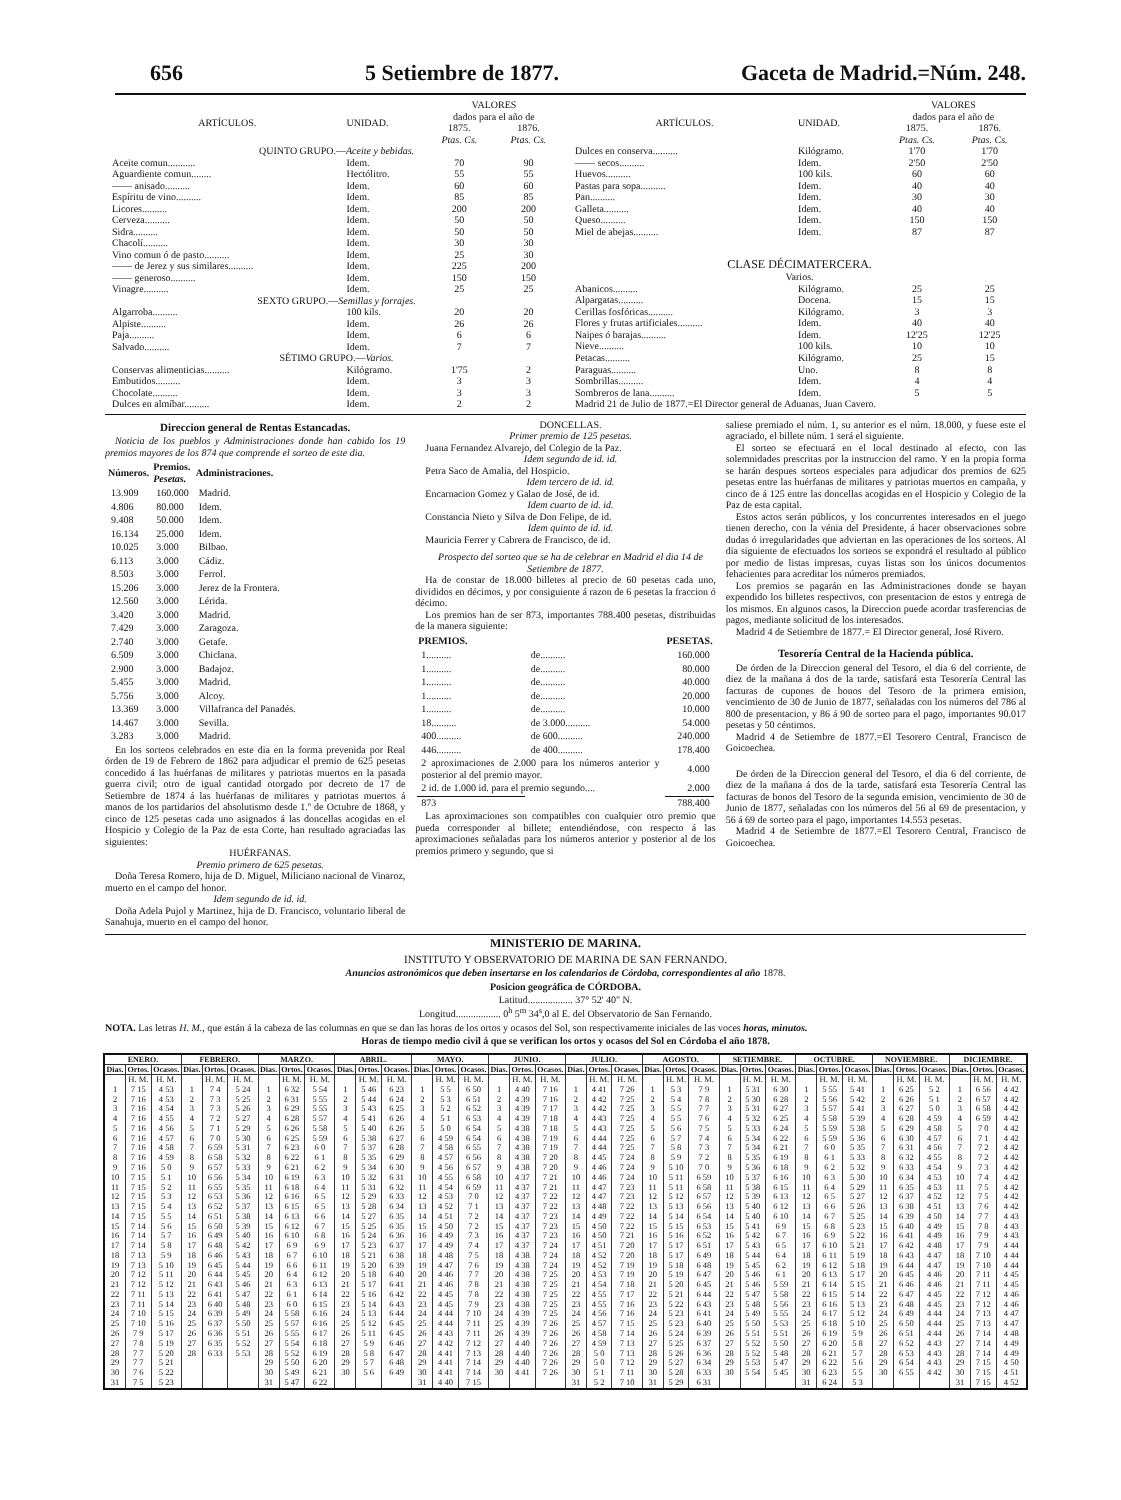656 5 Setiembre de 1877. Gaceta de Madrid.=Núm. 248.
| ARTÍCULOS. | UNIDAD. | VALORES dados para el año de | |
| --- | --- | --- | --- |
| | | 1875. Ptas. Cs. | 1876. Ptas. Cs. |
| QUINTO GRUPO.— Aceite y bebidas. | | | |
| Aceite comun........... | Idem. | 70 | 90 |
| Aguardiente comun........ | Hectólitro. | 55 | 55 |
| —— anisado.......... | Idem. | 60 | 60 |
| Espíritu de vino.......... | Idem. | 85 | 85 |
| Licores.......... | Idem. | 200 | 200 |
| Cerveza.......... | Idem. | 50 | 50 |
| Sidra.......... | Idem. | 50 | 50 |
| Chacolí.......... | Idem. | 30 | 30 |
| Vino comun ó de pasto.......... | Idem. | 25 | 30 |
| —— de Jerez y sus similares.......... | Idem. | 225 | 200 |
| —— generoso.......... | Idem. | 150 | 150 |
| Vinagre.......... | Idem. | 25 | 25 |
| SEXTO GRUPO.— Semillas y forrajes. | | | |
| Algarroba.......... | 100 kils. | 20 | 20 |
| Alpiste.......... | Idem. | 26 | 26 |
| Paja.......... | Idem. | 6 | 6 |
| Salvado.......... | Idem. | 7 | 7 |
| SÉTIMO GRUPO.— Varios. | | | |
| Conservas alimenticias.......... | Kilógramo. | 1'75 | 2 |
| Embutidos.......... | Idem. | 3 | 3 |
| Chocolate.......... | Idem. | 3 | 3 |
| Dulces en almíbar.......... | Idem. | 2 | 2 |
| ARTÍCULOS. | UNIDAD. | VALORES dados para el año de | |
| --- | --- | --- | --- |
| | | 1875. Ptas. Cs. | 1876. Ptas. Cs. |
| Dulces en conserva.......... | Kilógramo. | 1'70 | 1'70 |
| —— secos.......... | Idem. | 2'50 | 2'50 |
| Huevos.......... | 100 kils. | 60 | 60 |
| Pastas para sopa.......... | Idem. | 40 | 40 |
| Pan.......... | Idem. | 30 | 30 |
| Galleta.......... | Idem. | 40 | 40 |
| Queso.......... | Idem. | 150 | 150 |
| Miel de abejas.......... | Idem. | 87 | 87 |
| CLASE DÉCIMATERCERA. | | | |
| Varios. | | | |
| Abanicos.......... | Kilógramo. | 25 | 25 |
| Alpargatas.......... | Docena. | 15 | 15 |
| Cerillas fosfóricas.......... | Kilógramo. | 3 | 3 |
| Flores y frutas artificiales.......... | Idem. | 40 | 40 |
| Naipes ó barajas.......... | Idem. | 12'25 | 12'25 |
| Nieve.......... | 100 kils. | 10 | 10 |
| Petacas.......... | Kilógramo. | 25 | 15 |
| Paraguas.......... | Uno. | 8 | 8 |
| Sombrillas.......... | Idem. | 4 | 4 |
| Sombreros de lana.......... | Idem. | 5 | 5 |
| Madrid 21 de Julio de 1877.=El Director general de Aduanas, Juan Cavero. | | | |
Direccion general de Rentas Estancadas.
Noticia de los pueblos y Administraciones donde han cabido los 19 premios mayores de los 874 que comprende el sorteo de este dia.
| Números. | Premios. Pesetas. | Administraciones. |
| --- | --- | --- |
| 13.909 | 160.000 | Madrid. |
| 4.806 | 80.000 | Idem. |
| 9.408 | 50.000 | Idem. |
| 16.134 | 25.000 | Idem. |
| 10.025 | 3.000 | Bilbao. |
| 6.113 | 3.000 | Cádiz. |
| 8.503 | 3.000 | Ferrol. |
| 15.206 | 3.000 | Jerez de la Frontera. |
| 12.560 | 3.000 | Lérida. |
| 3.420 | 3.000 | Madrid. |
| 7.429 | 3.000 | Zaragoza. |
| 2.740 | 3.000 | Getafe. |
| 6.509 | 3.000 | Chiclana. |
| 2.900 | 3.000 | Badajoz. |
| 5.455 | 3.000 | Madrid. |
| 5.756 | 3.000 | Alcoy. |
| 13.369 | 3.000 | Villafranca del Panadés. |
| 14.467 | 3.000 | Sevilla. |
| 3.283 | 3.000 | Madrid. |
En los sorteos celebrados en este dia en la forma prevenida por Real órden de 19 de Febrero de 1862 para adjudicar el premio de 625 pesetas concedido á las huérfanas de militares y patriotas muertos en la pasada guerra civil; otro de igual cantidad otorgado por decreto de 17 de Setiembre de 1874 á las huérfanas de militares y patriotas muertos á manos de los partidarios del absolutismo desde 1.º de Octubre de 1868, y cinco de 125 pesetas cada uno asignados á las doncellas acogidas en el Hospicio y Colegio de la Paz de esta Corte, han resultado agraciadas las siguientes:
HUÉRFANAS.
Premio primero de 625 pesetas.
Doña Teresa Romero, hija de D. Miguel, Miliciano nacional de Vinaroz, muerto en el campo del honor.
Idem segundo de id. id.
Doña Adela Pujol y Martinez, hija de D. Francisco, voluntario liberal de Sanahuja, muerto en el campo del honor.
DONCELLAS.
Primer premio de 125 pesetas.
Juana Fernandez Alvarejo, del Colegio de la Paz.
Idem segundo de id. id.
Petra Saco de Amalia, del Hospicio.
Idem tercero de id. id.
Encarnacion Gomez y Galao de José, de id.
Idem cuarto de id. id.
Constancia Nieto y Silva de Don Felipe, de id.
Idem quinto de id. id.
Mauricia Ferrer y Cabrera de Francisco, de id.
Prospecto del sorteo que se ha de celebrar en Madrid el dia 14 de Setiembre de 1877.
Ha de constar de 18.000 billetes al precio de 60 pesetas cada uno, divididos en décimos, y por consiguiente á razon de 6 pesetas la fraccion ó décimo.
Los premios han de ser 873, importantes 788.400 pesetas, distribuidas de la manera siguiente:
| PREMIOS. | | PESETAS. |
| --- | --- | --- |
| 1.......... | de.......... | 160.000 |
| 1.......... | de.......... | 80.000 |
| 1.......... | de.......... | 40.000 |
| 1.......... | de.......... | 20.000 |
| 1.......... | de.......... | 10.000 |
| 18.......... | de 3.000.......... | 54.000 |
| 400.......... | de 600.......... | 240.000 |
| 446.......... | de 400.......... | 178.400 |
| 2 aproximaciones de 2.000 para los números anterior y posterior al del premio mayor. | | 4.000 |
| 2 id. de 1.000 id. para el premio segundo.... | | 2.000 |
| 873 | | 788.400 |
Las aproximaciones son compatibles con cualquier otro premio que pueda corresponder al billete; entendiéndose, con respecto á las aproximaciones señaladas para los números anterior y posterior al de los premios primero y segundo, que si
saliese premiado el núm. 1, su anterior es el núm. 18.000, y fuese este el agraciado, el billete núm. 1 será el siguiente.
El sorteo se efectuará en el local destinado al efecto, con las solemnidades prescritas por la instruccion del ramo. Y en la propia forma se harán despues sorteos especiales para adjudicar dos premios de 625 pesetas entre las huérfanas de militares y patriotas muertos en campaña, y cinco de á 125 entre las doncellas acogidas en el Hospicio y Colegio de la Paz de esta capital.
Estos actos serán públicos, y los concurrentes interesados en el juego tienen derecho, con la vénia del Presidente, á hacer observaciones sobre dudas ó irregularidades que adviertan en las operaciones de los sorteos. Al dia siguiente de efectuados los sorteos se expondrá el resultado al público por medio de listas impresas, cuyas listas son los únicos documentos fehacientes para acreditar los números premiados.
Los premios se pagarán en las Administraciones donde se hayan expendido los billetes respectivos, con presentacion de estos y entrega de los mismos. En algunos casos, la Direccion puede acordar trasferencias de pagos, mediante solicitud de los interesados.
Madrid 4 de Setiembre de 1877.= El Director general, José Rivero.
Tesorería Central de la Hacienda pública.
De órden de la Direccion general del Tesoro, el dia 6 del corriente, de diez de la mañana á dos de la tarde, satisfará esta Tesorería Central las facturas de cupones de bonos del Tesoro de la primera emision, vencimiento de 30 de Junio de 1877, señaladas con los números del 786 al 800 de presentacion, y 86 á 90 de sorteo para el pago, importantes 90.017 pesetas y 50 céntimos.
Madrid 4 de Setiembre de 1877.=El Tesorero Central, Francisco de Goicoechea.
De órden de la Direccion general del Tesoro, el dia 6 del corriente, de diez de la mañana á dos de la tarde, satisfará esta Tesorería Central las facturas de bonos del Tesoro de la segunda emision, vencimiento de 30 de Junio de 1877, señaladas con los números del 56 al 69 de presentacion, y 56 á 69 de sorteo para el pago, importantes 14.553 pesetas.
Madrid 4 de Setiembre de 1877.=El Tesorero Central, Francisco de Goicoechea.
MINISTERIO DE MARINA.
INSTITUTO Y OBSERVATORIO DE MARINA DE SAN FERNANDO.
Anuncios astronómicos que deben insertarse en los calendarios de Córdoba, correspondientes al año 1878.
Posicion geográfica de CÓRDOBA.
Latitud.................. 37° 52' 40" N.
Longitud.................. 0<sup>h</sup> 5<sup>m</sup> 34<sup>s</sup>,0 al E. del Observatorio de San Fernando.
NOTA. Las letras H. M., que están á la cabeza de las columnas en que se dan las horas de los ortos y ocasos del Sol, son respectivamente iniciales de las voces horas, minutos.
Horas de tiempo medio civil á que se verifican los ortos y ocasos del Sol en Córdoba el año 1878.
| ENERO. | | | FEBRERO. | | | MARZO. | | | ABRIL. | | | MAYO. | | | JUNIO. | | | JULIO. | | | AGOSTO. | | | SETIEMBRE. | | | OCTUBRE. | | | NOVIEMBRE. | | | DICIEMBRE. | | |
| --- | --- | --- | --- | --- | --- | --- | --- | --- | --- | --- | --- | --- | --- | --- | --- | --- | --- | --- | --- | --- | --- | --- | --- | --- | --- | --- | --- | --- | --- | --- | --- | --- | --- | --- | --- |
| Dias. | Ortos. | Ocasos. | Dias. | Ortos. | Ocasos. | Dias. | Ortos. | Ocasos. | Dias. | Ortos. | Ocasos. | Dias. | Ortos. | Ocasos. | Dias. | Ortos. | Ocasos. | Dias. | Ortos. | Ocasos. | Dias. | Ortos. | Ocasos. | Dias. | Ortos. | Ocasos. | Dias. | Ortos. | Ocasos. | Dias. | Ortos. | Ocasos. | Dias. | Ortos. | Ocasos. |
| | H. M. | H. M. | | H. M. | H. M. | | H. M. | H. M. | | H. M. | H. M. | | H. M. | H. M. | | H. M. | H. M. | | H. M. | H. M. | | H. M. | H. M. | | H. M. | H. M. | | H. M. | H. M. | | H. M. | H. M. | | H. M. | H. M. |
| 1 | 7 15 | 4 53 | 1 | 7 4 | 5 24 | 1 | 6 32 | 5 54 | 1 | 5 46 | 6 23 | 1 | 5 5 | 6 50 | 1 | 4 40 | 7 16 | 1 | 4 41 | 7 26 | 1 | 5 3 | 7 9 | 1 | 5 31 | 6 30 | 1 | 5 55 | 5 41 | 1 | 6 25 | 5 2 | 1 | 6 56 | 4 42 |
| 2 | 7 16 | 4 53 | 2 | 7 3 | 5 25 | 2 | 6 31 | 5 55 | 2 | 5 44 | 6 24 | 2 | 5 3 | 6 51 | 2 | 4 39 | 7 16 | 2 | 4 42 | 7 25 | 2 | 5 4 | 7 8 | 2 | 5 30 | 6 28 | 2 | 5 56 | 5 42 | 2 | 6 26 | 5 1 | 2 | 6 57 | 4 42 |
| 3 | 7 16 | 4 54 | 3 | 7 3 | 5 26 | 3 | 6 29 | 5 55 | 3 | 5 43 | 6 25 | 3 | 5 2 | 6 52 | 3 | 4 39 | 7 17 | 3 | 4 42 | 7 25 | 3 | 5 5 | 7 7 | 3 | 5 31 | 6 27 | 3 | 5 57 | 5 41 | 3 | 6 27 | 5 0 | 3 | 6 58 | 4 42 |
| 4 | 7 16 | 4 55 | 4 | 7 2 | 5 27 | 4 | 6 28 | 5 57 | 4 | 5 41 | 6 26 | 4 | 5 1 | 6 53 | 4 | 4 39 | 7 18 | 4 | 4 43 | 7 25 | 4 | 5 5 | 7 6 | 4 | 5 32 | 6 25 | 4 | 5 58 | 5 39 | 4 | 6 28 | 4 59 | 4 | 6 59 | 4 42 |
| 5 | 7 16 | 4 56 | 5 | 7 1 | 5 29 | 5 | 6 26 | 5 58 | 5 | 5 40 | 6 26 | 5 | 5 0 | 6 54 | 5 | 4 38 | 7 18 | 5 | 4 43 | 7 25 | 5 | 5 6 | 7 5 | 5 | 5 33 | 6 24 | 5 | 5 59 | 5 38 | 5 | 6 29 | 4 58 | 5 | 7 0 | 4 42 |
| 6 | 7 16 | 4 57 | 6 | 7 0 | 5 30 | 6 | 6 25 | 5 59 | 6 | 5 38 | 6 27 | 6 | 4 59 | 6 54 | 6 | 4 38 | 7 19 | 6 | 4 44 | 7 25 | 6 | 5 7 | 7 4 | 6 | 5 34 | 6 22 | 6 | 5 59 | 5 36 | 6 | 6 30 | 4 57 | 6 | 7 1 | 4 42 |
| 7 | 7 16 | 4 58 | 7 | 6 59 | 5 31 | 7 | 6 23 | 6 0 | 7 | 5 37 | 6 28 | 7 | 4 58 | 6 55 | 7 | 4 38 | 7 19 | 7 | 4 44 | 7 25 | 7 | 5 8 | 7 3 | 7 | 5 34 | 6 21 | 7 | 6 0 | 5 35 | 7 | 6 31 | 4 56 | 7 | 7 2 | 4 42 |
| 8 | 7 16 | 4 59 | 8 | 6 58 | 5 32 | 8 | 6 22 | 6 1 | 8 | 5 35 | 6 29 | 8 | 4 57 | 6 56 | 8 | 4 38 | 7 20 | 8 | 4 45 | 7 24 | 8 | 5 9 | 7 2 | 8 | 5 35 | 6 19 | 8 | 6 1 | 5 33 | 8 | 6 32 | 4 55 | 8 | 7 2 | 4 42 |
| 9 | 7 16 | 5 0 | 9 | 6 57 | 5 33 | 9 | 6 21 | 6 2 | 9 | 5 34 | 6 30 | 9 | 4 56 | 6 57 | 9 | 4 38 | 7 20 | 9 | 4 46 | 7 24 | 9 | 5 10 | 7 0 | 9 | 5 36 | 6 18 | 9 | 6 2 | 5 32 | 9 | 6 33 | 4 54 | 9 | 7 3 | 4 42 |
| 10 | 7 15 | 5 1 | 10 | 6 56 | 5 34 | 10 | 6 19 | 6 3 | 10 | 5 32 | 6 31 | 10 | 4 55 | 6 58 | 10 | 4 37 | 7 21 | 10 | 4 46 | 7 24 | 10 | 5 11 | 6 59 | 10 | 5 37 | 6 16 | 10 | 6 3 | 5 30 | 10 | 6 34 | 4 53 | 10 | 7 4 | 4 42 |
| 11 | 7 15 | 5 2 | 11 | 6 55 | 5 35 | 11 | 6 18 | 6 4 | 11 | 5 31 | 6 32 | 11 | 4 54 | 6 59 | 11 | 4 37 | 7 21 | 11 | 4 47 | 7 23 | 11 | 5 11 | 6 58 | 11 | 5 38 | 6 15 | 11 | 6 4 | 5 29 | 11 | 6 35 | 4 53 | 11 | 7 5 | 4 42 |
| 12 | 7 15 | 5 3 | 12 | 6 53 | 5 36 | 12 | 6 16 | 6 5 | 12 | 5 29 | 6 33 | 12 | 4 53 | 7 0 | 12 | 4 37 | 7 22 | 12 | 4 47 | 7 23 | 12 | 5 12 | 6 57 | 12 | 5 39 | 6 13 | 12 | 6 5 | 5 27 | 12 | 6 37 | 4 52 | 12 | 7 5 | 4 42 |
| 13 | 7 15 | 5 4 | 13 | 6 52 | 5 37 | 13 | 6 15 | 6 5 | 13 | 5 28 | 6 34 | 13 | 4 52 | 7 1 | 13 | 4 37 | 7 22 | 13 | 4 48 | 7 22 | 13 | 5 13 | 6 56 | 13 | 5 40 | 6 12 | 13 | 6 6 | 5 26 | 13 | 6 38 | 4 51 | 13 | 7 6 | 4 42 |
| 14 | 7 15 | 5 5 | 14 | 6 51 | 5 38 | 14 | 6 13 | 6 6 | 14 | 5 27 | 6 35 | 14 | 4 51 | 7 2 | 14 | 4 37 | 7 23 | 14 | 4 49 | 7 22 | 14 | 5 14 | 6 54 | 14 | 5 40 | 6 10 | 14 | 6 7 | 5 25 | 14 | 6 39 | 4 50 | 14 | 7 7 | 4 43 |
| 15 | 7 14 | 5 6 | 15 | 6 50 | 5 39 | 15 | 6 12 | 6 7 | 15 | 5 25 | 6 35 | 15 | 4 50 | 7 2 | 15 | 4 37 | 7 23 | 15 | 4 50 | 7 22 | 15 | 5 15 | 6 53 | 15 | 5 41 | 6 9 | 15 | 6 8 | 5 23 | 15 | 6 40 | 4 49 | 15 | 7 8 | 4 43 |
| 16 | 7 14 | 5 7 | 16 | 6 49 | 5 40 | 16 | 6 10 | 6 8 | 16 | 5 24 | 6 36 | 16 | 4 49 | 7 3 | 16 | 4 37 | 7 23 | 16 | 4 50 | 7 21 | 16 | 5 16 | 6 52 | 16 | 5 42 | 6 7 | 16 | 6 9 | 5 22 | 16 | 6 41 | 4 49 | 16 | 7 9 | 4 43 |
| 17 | 7 14 | 5 8 | 17 | 6 48 | 5 42 | 17 | 6 9 | 6 9 | 17 | 5 23 | 6 37 | 17 | 4 49 | 7 4 | 17 | 4 37 | 7 24 | 17 | 4 51 | 7 20 | 17 | 5 17 | 6 51 | 17 | 5 43 | 6 5 | 17 | 6 10 | 5 21 | 17 | 6 42 | 4 48 | 17 | 7 9 | 4 44 |
| 18 | 7 13 | 5 9 | 18 | 6 46 | 5 43 | 18 | 6 7 | 6 10 | 18 | 5 21 | 6 38 | 18 | 4 48 | 7 5 | 18 | 4 38 | 7 24 | 18 | 4 52 | 7 20 | 18 | 5 17 | 6 49 | 18 | 5 44 | 6 4 | 18 | 6 11 | 5 19 | 18 | 6 43 | 4 47 | 18 | 7 10 | 4 44 |
| 19 | 7 13 | 5 10 | 19 | 6 45 | 5 44 | 19 | 6 6 | 6 11 | 19 | 5 20 | 6 39 | 19 | 4 47 | 7 6 | 19 | 4 38 | 7 24 | 19 | 4 52 | 7 19 | 19 | 5 18 | 6 48 | 19 | 5 45 | 6 2 | 19 | 6 12 | 5 18 | 19 | 6 44 | 4 47 | 19 | 7 10 | 4 44 |
| 20 | 7 12 | 5 11 | 20 | 6 44 | 5 45 | 20 | 6 4 | 6 12 | 20 | 5 18 | 6 40 | 20 | 4 46 | 7 7 | 20 | 4 38 | 7 25 | 20 | 4 53 | 7 19 | 20 | 5 19 | 6 47 | 20 | 5 46 | 6 1 | 20 | 6 13 | 5 17 | 20 | 6 45 | 4 46 | 20 | 7 11 | 4 45 |
| 21 | 7 12 | 5 12 | 21 | 6 43 | 5 46 | 21 | 6 3 | 6 13 | 21 | 5 17 | 6 41 | 21 | 4 46 | 7 8 | 21 | 4 38 | 7 25 | 21 | 4 54 | 7 18 | 21 | 5 20 | 6 45 | 21 | 5 46 | 5 59 | 21 | 6 14 | 5 15 | 21 | 6 46 | 4 46 | 21 | 7 11 | 4 45 |
| 22 | 7 11 | 5 13 | 22 | 6 41 | 5 47 | 22 | 6 1 | 6 14 | 22 | 5 16 | 6 42 | 22 | 4 45 | 7 8 | 22 | 4 38 | 7 25 | 22 | 4 55 | 7 17 | 22 | 5 21 | 6 44 | 22 | 5 47 | 5 58 | 22 | 6 15 | 5 14 | 22 | 6 47 | 4 45 | 22 | 7 12 | 4 46 |
| 23 | 7 11 | 5 14 | 23 | 6 40 | 5 48 | 23 | 6 0 | 6 15 | 23 | 5 14 | 6 43 | 23 | 4 45 | 7 9 | 23 | 4 38 | 7 25 | 23 | 4 55 | 7 16 | 23 | 5 22 | 6 43 | 23 | 5 48 | 5 56 | 23 | 6 16 | 5 13 | 23 | 6 48 | 4 45 | 23 | 7 12 | 4 46 |
| 24 | 7 10 | 5 15 | 24 | 6 39 | 5 49 | 24 | 5 58 | 6 16 | 24 | 5 13 | 6 44 | 24 | 4 44 | 7 10 | 24 | 4 39 | 7 25 | 24 | 4 56 | 7 16 | 24 | 5 23 | 6 41 | 24 | 5 49 | 5 55 | 24 | 6 17 | 5 12 | 24 | 6 49 | 4 44 | 24 | 7 13 | 4 47 |
| 25 | 7 10 | 5 16 | 25 | 6 37 | 5 50 | 25 | 5 57 | 6 16 | 25 | 5 12 | 6 45 | 25 | 4 44 | 7 11 | 25 | 4 39 | 7 26 | 25 | 4 57 | 7 15 | 25 | 5 23 | 6 40 | 25 | 5 50 | 5 53 | 25 | 6 18 | 5 10 | 25 | 6 50 | 4 44 | 25 | 7 13 | 4 47 |
| 26 | 7 9 | 5 17 | 26 | 6 36 | 5 51 | 26 | 5 55 | 6 17 | 26 | 5 11 | 6 45 | 26 | 4 43 | 7 11 | 26 | 4 39 | 7 26 | 26 | 4 58 | 7 14 | 26 | 5 24 | 6 39 | 26 | 5 51 | 5 51 | 26 | 6 19 | 5 9 | 26 | 6 51 | 4 44 | 26 | 7 14 | 4 48 |
| 27 | 7 8 | 5 19 | 27 | 6 35 | 5 52 | 27 | 5 54 | 6 18 | 27 | 5 9 | 6 46 | 27 | 4 42 | 7 12 | 27 | 4 40 | 7 26 | 27 | 4 59 | 7 13 | 27 | 5 25 | 6 37 | 27 | 5 52 | 5 50 | 27 | 6 20 | 5 8 | 27 | 6 52 | 4 43 | 27 | 7 14 | 4 49 |
| 28 | 7 7 | 5 20 | 28 | 6 33 | 5 53 | 28 | 5 52 | 6 19 | 28 | 5 8 | 6 47 | 28 | 4 41 | 7 13 | 28 | 4 40 | 7 26 | 28 | 5 0 | 7 13 | 28 | 5 26 | 6 36 | 28 | 5 52 | 5 48 | 28 | 6 21 | 5 7 | 28 | 6 53 | 4 43 | 28 | 7 14 | 4 49 |
| 29 | 7 7 | 5 21 | | | | 29 | 5 50 | 6 20 | 29 | 5 7 | 6 48 | 29 | 4 41 | 7 14 | 29 | 4 40 | 7 26 | 29 | 5 0 | 7 12 | 29 | 5 27 | 6 34 | 29 | 5 53 | 5 47 | 29 | 6 22 | 5 6 | 29 | 6 54 | 4 43 | 29 | 7 15 | 4 50 |
| 30 | 7 6 | 5 22 | | | | 30 | 5 49 | 6 21 | 30 | 5 6 | 6 49 | 30 | 4 41 | 7 14 | 30 | 4 41 | 7 26 | 30 | 5 1 | 7 11 | 30 | 5 28 | 6 33 | 30 | 5 54 | 5 45 | 30 | 6 23 | 5 5 | 30 | 6 55 | 4 42 | 30 | 7 15 | 4 51 |
| 31 | 7 5 | 5 23 | | | | 31 | 5 47 | 6 22 | | | | 31 | 4 40 | 7 15 | | | | 31 | 5 2 | 7 10 | 31 | 5 29 | 6 31 | | | | 31 | 6 24 | 5 3 | | | | 31 | 7 15 | 4 52 |